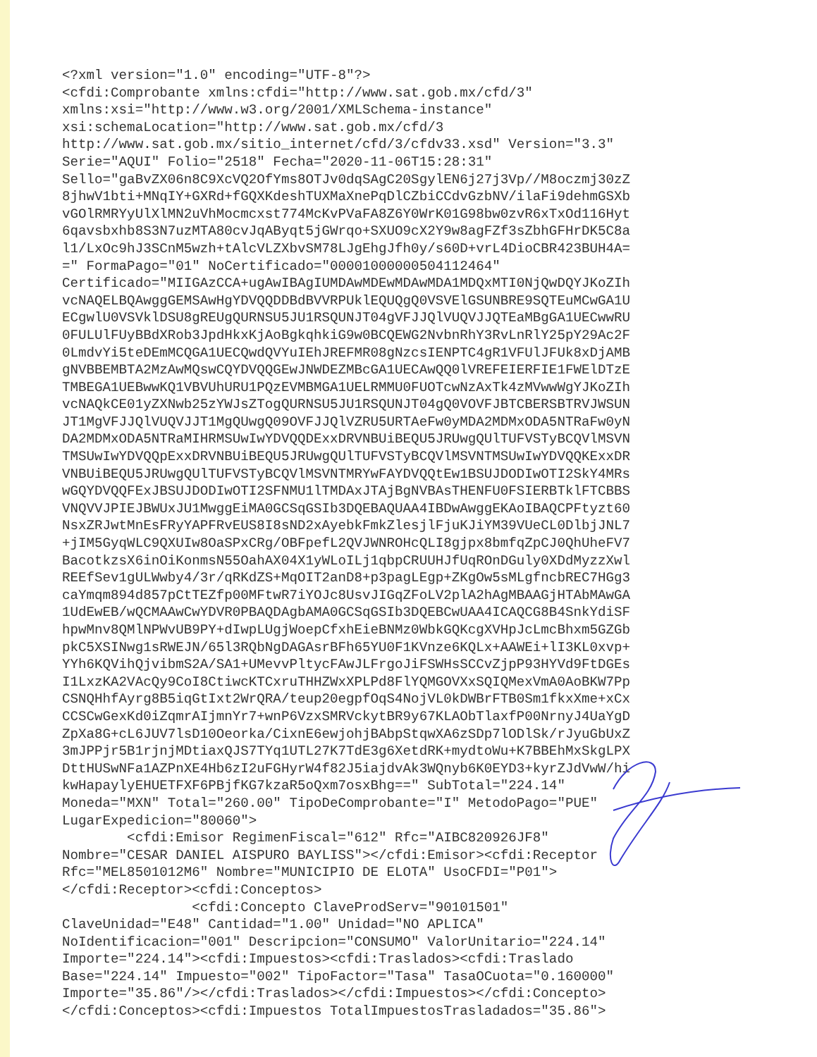<?xml version="1.0" encoding="UTF-8"?>
<cfdi:Comprobante xmlns:cfdi="http://www.sat.gob.mx/cfd/3"
xmlns:xsi="http://www.w3.org/2001/XMLSchema-instance"
xsi:schemaLocation="http://www.sat.gob.mx/cfd/3
http://www.sat.gob.mx/sitio_internet/cfd/3/cfdv33.xsd" Version="3.3"
Serie="AQUI" Folio="2518" Fecha="2020-11-06T15:28:31"
Sello="gaBvZX06n8C9XcVQ2OfYms8OTJv0dqSAgC20SgylEN6j27j3Vp//M8oczmj30zZ
8jhwV1bti+MNqIY+GXRd+fGQXKdeshTUXMaXnePqDlCZbiCCdvGzbNV/ilaFi9dehmGSXb
vGOlRMRYyUlXlMN2uVhMocmcxst774McKvPVaFA8Z6Y0WrK01G98bw0zvR6xTxOd116Hyt
6qavsbxhb8S3N7uzMTA80cvJqAByqt5jGWrqo+SXUO9cX2Y9w8agFZf3sZbhGFHrDK5C8a
l1/LxOc9hJ3SCnM5wzh+tAlcVLZXbvSM78LJgEhgJfh0y/s60D+vrL4DioCBR423BUH4A=
=" FormaPago="01" NoCertificado="00001000000504112464"
Certificado="MIIGAzCCA+ugAwIBAgIUMDAwMDEwMDAwMDA1MDQxMTI0NjQwDQYJKoZIh
vcNAQELBQAwggGEMSAwHgYDVQQDDBdBVVRPUklEQUQgQ0VSVElGSUNBRE9SQTEuMCwGA1U
ECgwlU0VSVklDSU8gREUgQURNSU5JU1RSQUNJT04gVFJJQlVUQVJJQTEaMBgGA1UECwwRU
0FULUlFUyBBdXRob3JpdHkxKjAoBgkqhkiG9w0BCQEWG2NvbnRhY3RvLnRlY25pY29Ac2F
0LmdvYi5teDEmMCQGA1UECQwdQVYuIEhJREFMR08gNzcsIENPTC4gR1VFUlJFUk8xDjAMB
gNVBBEMBTA2MzAwMQswCQYDVQQGEwJNWDEZMBcGA1UECAwQQ0lVREFEIERFIE1FWElDTzE
TMBEGA1UEBwwKQ1VBVUhURU1PQzEVMBMGA1UELRMMU0FUOTcwNzAxTk4zMVwwWgYJKoZIh
vcNAQkCE01yZXNwb25zYWJsZTogQURNSU5JU1RSQUNJT04gQ0VOVFJBTCBERSBTRVJWSUN
JT1MgVFJJQlVUQVJJT1MgQUwgQ09OVFJJQlVZRU5URTAeFw0yMDA2MDMxODA5NTRaFw0yN
DA2MDMxODA5NTRaMIHRMSUwIwYDVQQDExxDRVNBUiBEQU5JRUwgQUlTUFVSTyBCQVlMSVN
TMSUwIwYDVQQpExxDRVNBUiBEQU5JRUwgQUlTUFVSTyBCQVlMSVNTMSUwIwYDVQQKExxDR
VNBUiBEQU5JRUwgQUlTUFVSTyBCQVlMSVNTMRYwFAYDVQQtEw1BSUJDODIwOTI2SkY4MRs
wGQYDVQQFExJBSUJDODIwOTI2SFNMU1lTMDAxJTAjBgNVBAsTHENFU0FSIERBTklFTCBBS
VNQVVJPIEJBWUxJU1MwggEiMA0GCSqGSIb3DQEBAQUAA4IBDwAwggEKAoIBAQCPFtyzt60
NsxZRJwtMnEsFRyYAPFRvEUS8I8sND2xAyebkFmkZlesjlFjuKJiYM39VUeCL0DlbjJNL7
+jIM5GyqWLC9QXUIw8OaSPxCRg/OBFpefL2QVJWNROHcQLI8gjpx8bmfqZpCJ0QhUheFV7
BacotkzsX6inOiKonmsN55OahAX04X1yWLoILj1qbpCRUUHJfUqROnDGuly0XDdMyzzXwl
REEfSev1gULWwby4/3r/qRKdZS+MqOIT2anD8+p3pagLEgp+ZKgOw5sMLgfncbREC7HGg3
caYmqm894d857pCtTEZfp00MFtwR7iYOJc8UsvJIGqZFoLV2plA2hAgMBAAGjHTAbMAwGA
1UdEwEB/wQCMAAwCwYDVR0PBAQDAgbAMA0GCSqGSIb3DQEBCwUAA4ICAQCG8B4SnkYdiSF
hpwMnv8QMlNPWvUB9PY+dIwpLUgjWoepCfxhEieBNMz0WbkGQKcgXVHpJcLmcBhxm5GZGb
pkC5XSINwg1sRWEJN/65l3RQbNgDAGAsrBFh65YU0F1KVnze6KQLx+AAWEi+lI3KL0xvp+
YYh6KQVihQjvibmS2A/SA1+UMevvPltycFAwJLFrgoJiFSWHsSCCvZjpP93HYVd9FtDGEs
I1LxzKA2VAcQy9CoI8CtiwcKTCxruTHHZWxXPLPd8FlYQMGOVXxSQIQMexVmA0AoBKW7Pp
CSNQHhfAyrg8B5iqGtIxt2WrQRA/teup20egpfOqS4NojVL0kDWBrFTB0Sm1fkxXme+xCx
CCSCwGexKd0iZqmrAIjmnYr7+wnP6VzxSMRVckytBR9y67KLAObTlaxfP00NrnyJ4UaYgD
ZpXa8G+cL6JUV7lsD10Oeorka/CixnE6ewjohjBAbpStqwXA6zSDp7lODlSk/rJyuGbUxZ
3mJPPjr5B1rjnjMDtiaxQJS7TYq1UTL27K7TdE3g6XetdRK+mydtoWu+K7BBEhMxSkgLPX
DttHUSwNFa1AZPnXE4Hb6zI2uFGHyrW4f82J5iajdvAk3WQnyb6K0EYD3+kyrZJdVwW/hi
kwHapaylyEHUETFXF6PBjfKG7kzaR5oQxm7osxBhg==" SubTotal="224.14"
Moneda="MXN" Total="260.00" TipoDeComprobante="I" MetodoPago="PUE"
LugarExpedicion="80060">
        <cfdi:Emisor RegimenFiscal="612" Rfc="AIBC820926JF8"
Nombre="CESAR DANIEL AISPURO BAYLISS"></cfdi:Emisor><cfdi:Receptor
Rfc="MEL8501012M6" Nombre="MUNICIPIO DE ELOTA" UsoCFDI="P01">
</cfdi:Receptor><cfdi:Conceptos>
                <cfdi:Concepto ClaveProdServ="90101501"
ClaveUnidad="E48" Cantidad="1.00" Unidad="NO APLICA"
NoIdentificacion="001" Descripcion="CONSUMO" ValorUnitario="224.14"
Importe="224.14"><cfdi:Impuestos><cfdi:Traslados><cfdi:Traslado
Base="224.14" Impuesto="002" TipoFactor="Tasa" TasaOCuota="0.160000"
Importe="35.86"/></cfdi:Traslados></cfdi:Impuestos></cfdi:Concepto>
</cfdi:Conceptos><cfdi:Impuestos TotalImpuestosTrasladados="35.86">